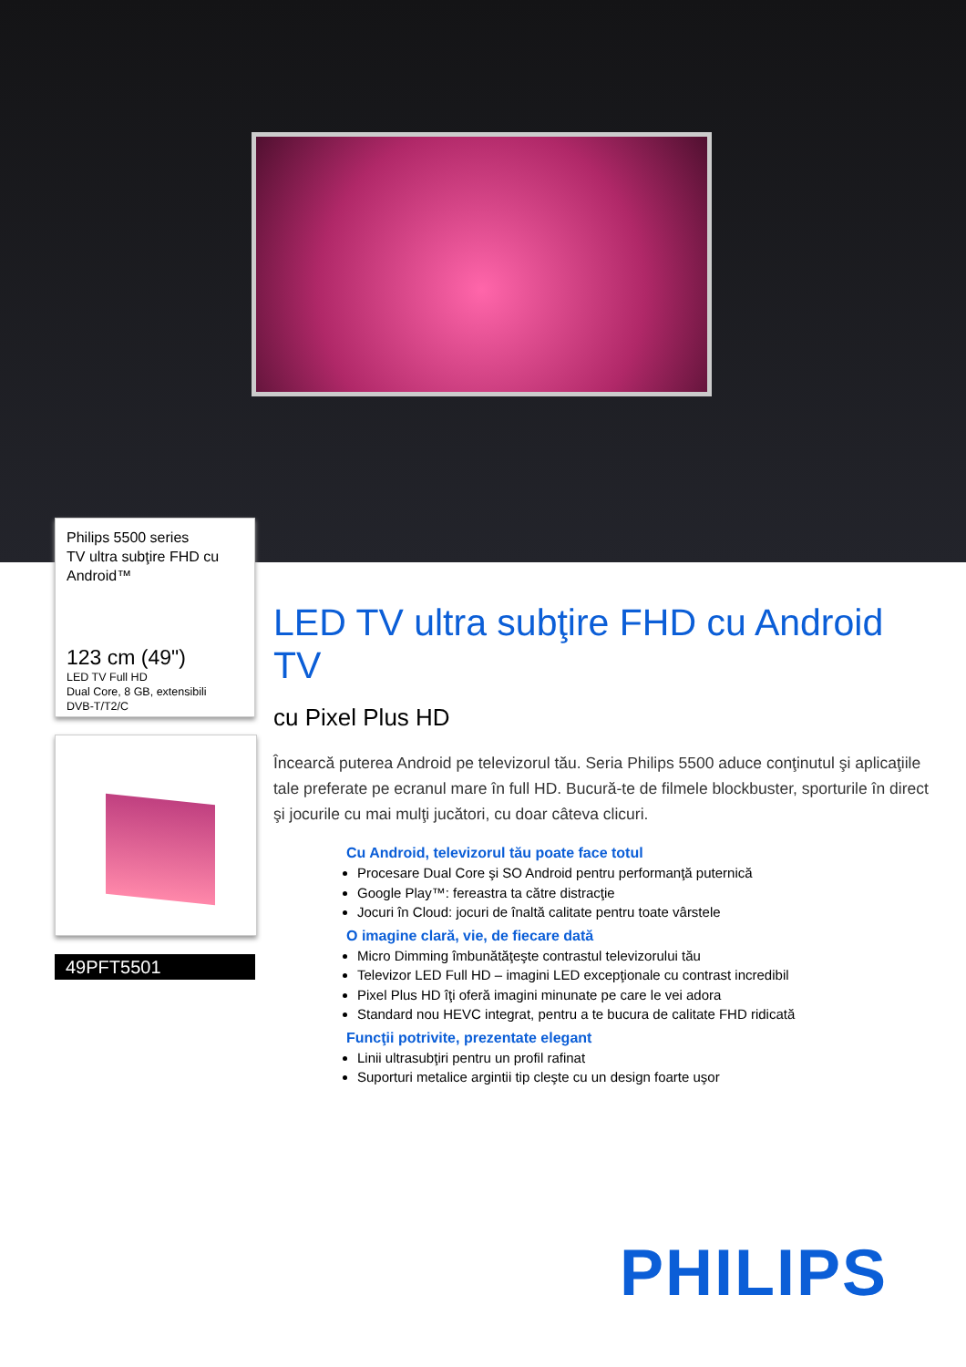Philips 5500 series
TV ultra subţire FHD cu Android™
123 cm (49")
LED TV Full HD
Dual Core, 8 GB, extensibili
DVB-T/T2/C
49PFT5501
LED TV ultra subţire FHD cu Android TV
cu Pixel Plus HD
Încearcă puterea Android pe televizorul tău. Seria Philips 5500 aduce conţinutul şi aplicaţiile tale preferate pe ecranul mare în full HD. Bucură-te de filmele blockbuster, sporturile în direct şi jocurile cu mai mulţi jucători, cu doar câteva clicuri.
Cu Android, televizorul tău poate face totul
Procesare Dual Core şi SO Android pentru performanţă puternică
Google Play™: fereastra ta către distracţie
Jocuri în Cloud: jocuri de înaltă calitate pentru toate vârstele
O imagine clară, vie, de fiecare dată
Micro Dimming îmbunătăţeşte contrastul televizorului tău
Televizor LED Full HD – imagini LED excepţionale cu contrast incredibil
Pixel Plus HD îţi oferă imagini minunate pe care le vei adora
Standard nou HEVC integrat, pentru a te bucura de calitate FHD ridicată
Funcţii potrivite, prezentate elegant
Linii ultrasubţiri pentru un profil rafinat
Suporturi metalice argintii tip cleşte cu un design foarte uşor
PHILIPS